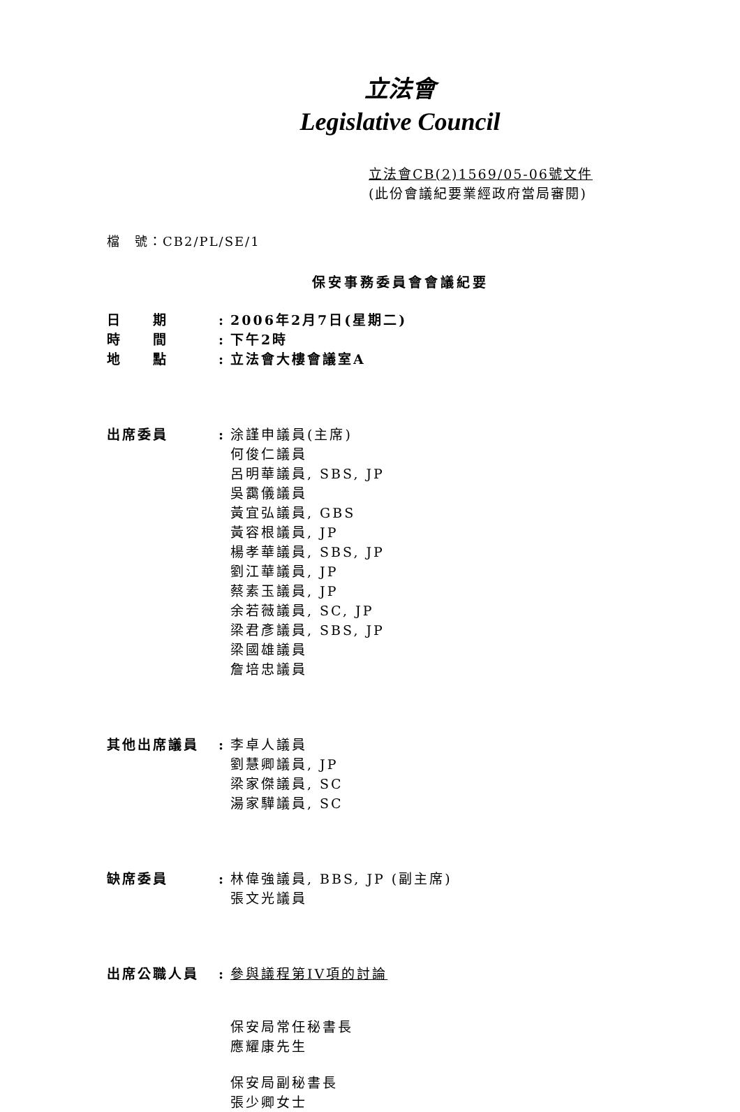立法會
Legislative Council
立法會CB(2)1569/05-06號文件
(此份會議紀要業經政府當局審閱)
檔　號：CB2/PL/SE/1
保安事務委員會會議紀要
日　　期 : 2006年2月7日(星期二)
時　　間 : 下午2時
地　　點 : 立法會大樓會議室A
出席委員 : 涂謹申議員(主席)
何俊仁議員
呂明華議員, SBS, JP
吳靄儀議員
黃宜弘議員, GBS
黃容根議員, JP
楊孝華議員, SBS, JP
劉江華議員, JP
蔡素玉議員, JP
余若薇議員, SC, JP
梁君彥議員, SBS, JP
梁國雄議員
詹培忠議員
其他出席議員 : 李卓人議員
劉慧卿議員, JP
梁家傑議員, SC
湯家驊議員, SC
缺席委員 : 林偉強議員, BBS, JP (副主席)
張文光議員
出席公職人員 : 參與議程第IV項的討論
保安局常任秘書長
應耀康先生
保安局副秘書長
張少卿女士